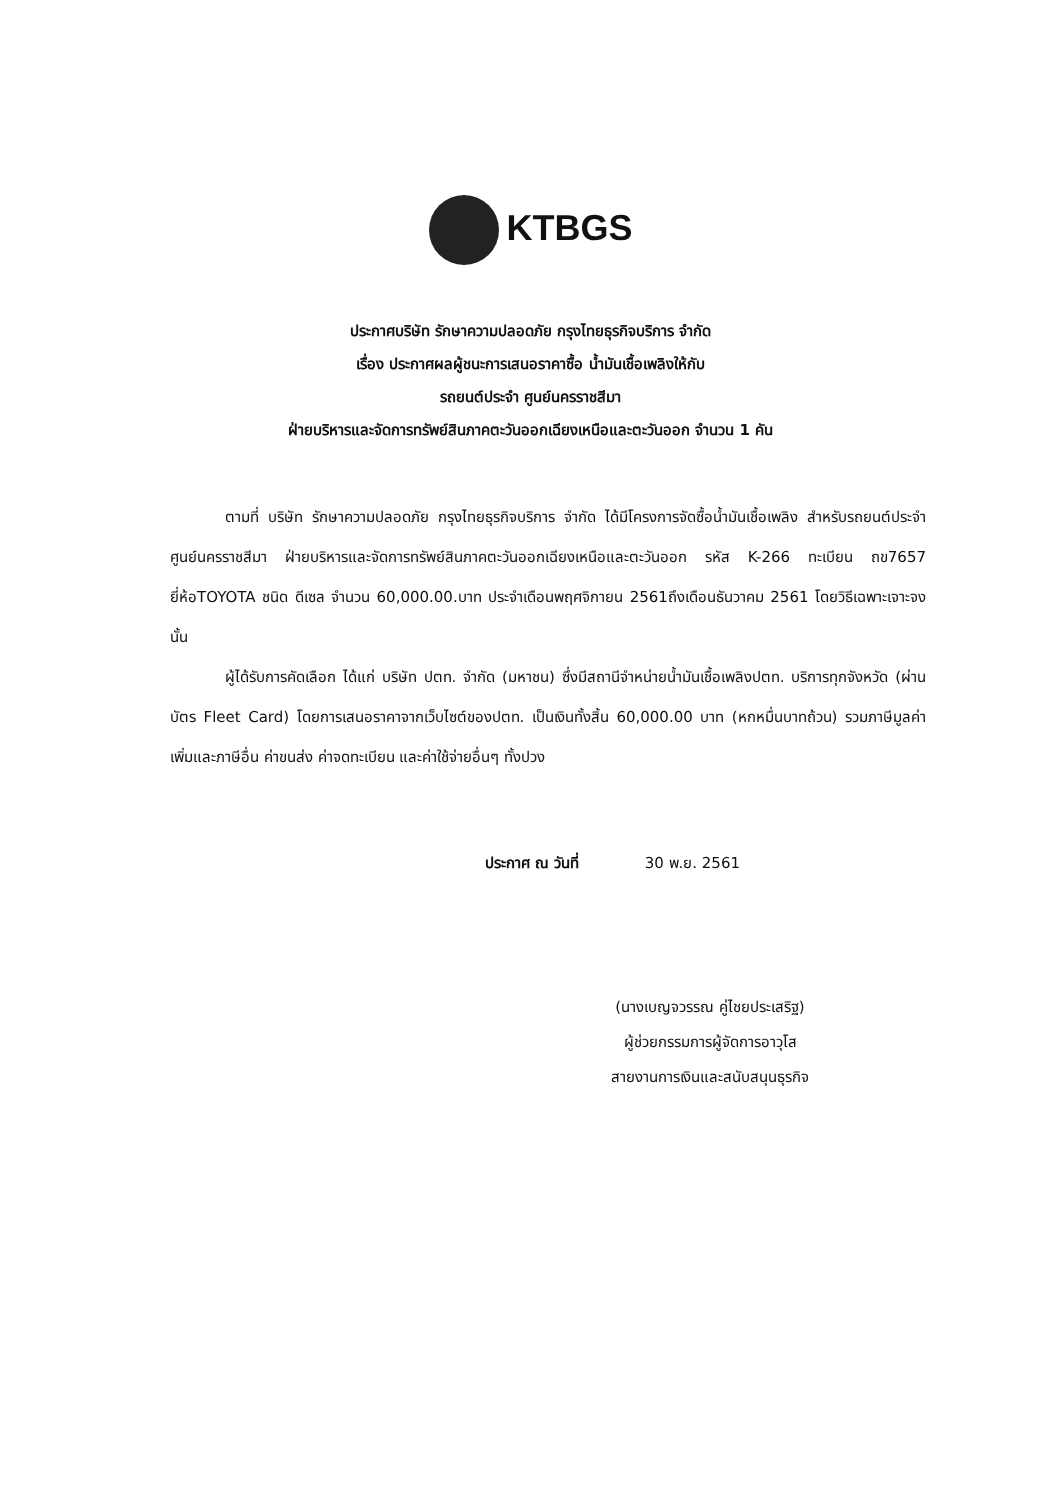KTBGS
ประกาศบริษัท รักษาความปลอดภัย กรุงไทยธุรกิจบริการ จำกัด
เรื่อง ประกาศผลผู้ชนะการเสนอราคาซื้อ น้ำมันเชื้อเพลิงให้กับ
รถยนต์ประจำ ศูนย์นครราชสีมา
ฝ่ายบริหารและจัดการทรัพย์สินภาคตะวันออกเฉียงเหนือและตะวันออก จำนวน 1 คัน
ตามที่ บริษัท รักษาความปลอดภัย กรุงไทยธุรกิจบริการ จำกัด ได้มีโครงการจัดซื้อน้ำมันเชื้อเพลิง สำหรับรถยนต์ประจำ ศูนย์นครราชสีมา ฝ่ายบริหารและจัดการทรัพย์สินภาคตะวันออกเฉียงเหนือและตะวันออก รหัส K-266 ทะเบียน ถข7657 ยี่ห้อTOYOTA ชนิด ดีเซล จำนวน 60,000.00.บาท ประจำเดือนพฤศจิกายน 2561ถึงเดือนธันวาคม 2561 โดยวิธีเฉพาะเจาะจง นั้น
ผู้ได้รับการคัดเลือก ได้แก่ บริษัท ปตท. จำกัด (มหาชน) ซึ่งมีสถานีจำหน่ายน้ำมันเชื้อเพลิงปตท. บริการทุกจังหวัด (ผ่านบัตร Fleet Card) โดยการเสนอราคาจากเว็บไซต์ของปตท. เป็นเงินทั้งสิ้น 60,000.00 บาท (หกหมื่นบาทถ้วน) รวมภาษีมูลค่าเพิ่มและภาษีอื่น ค่าขนส่ง ค่าจดทะเบียน และค่าใช้จ่ายอื่นๆ ทั้งปวง
ประกาศ ณ วันที่ 30 พ.ย. 2561
(นางเบญจวรรณ คู่ไชยประเสริฐ)
ผู้ช่วยกรรมการผู้จัดการอาวุโส
สายงานการเงินและสนับสนุนธุรกิจ